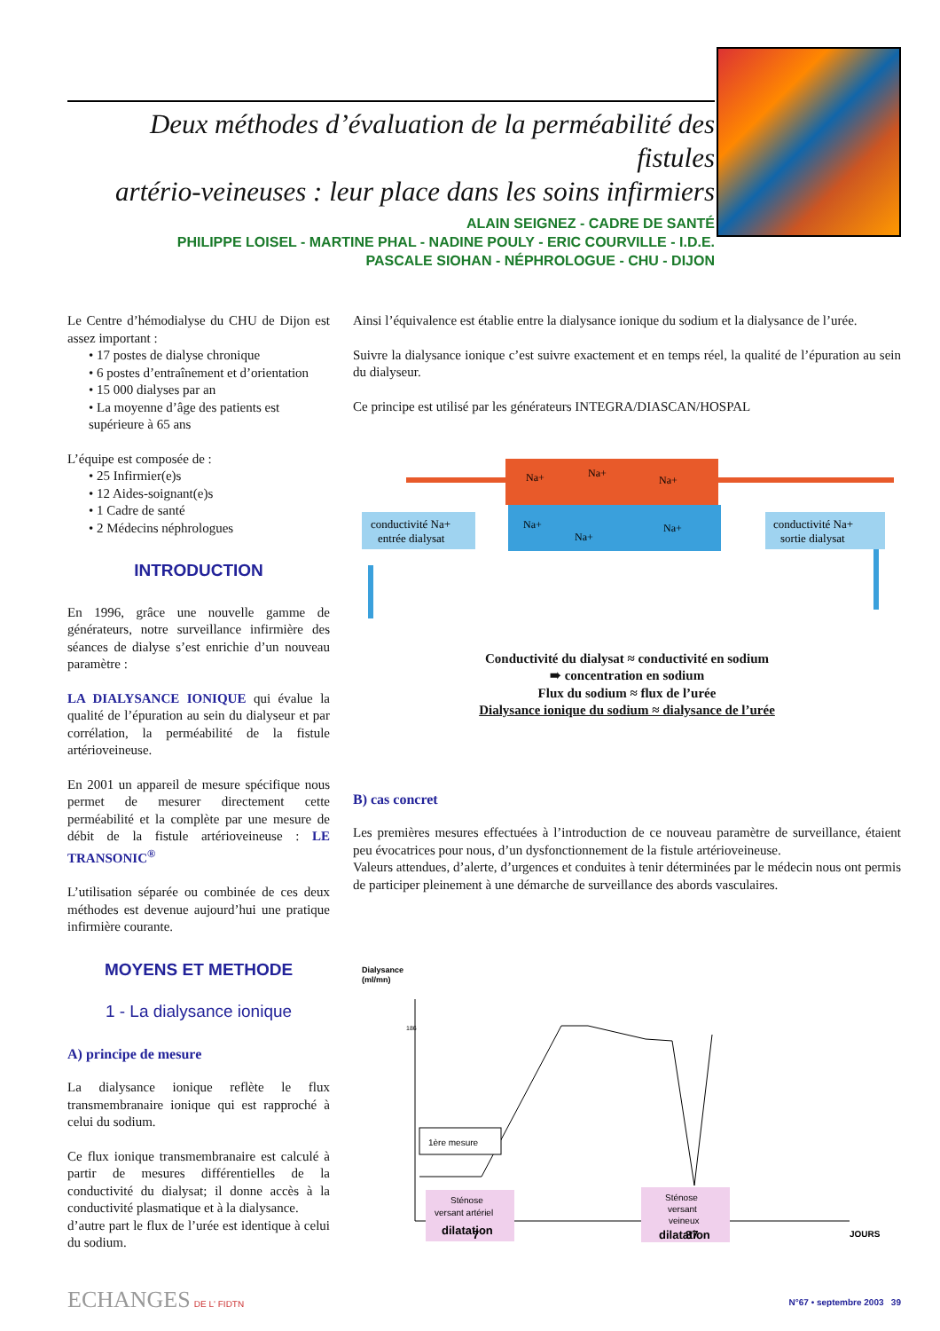Deux méthodes d’évaluation de la perméabilité des fistules
artério-veineuses : leur place dans les soins infirmiers
ALAIN SEIGNEZ - CADRE DE SANTÉ
PHILIPPE LOISEL - MARTINE PHAL - NADINE POULY - ERIC COURVILLE - I.D.E.
PASCALE SIOHAN - NÉPHROLOGUE - CHU - DIJON
Le Centre d’hémodialyse du CHU de Dijon est assez important :
• 17 postes de dialyse chronique
• 6 postes d’entraînement et d’orientation
• 15 000 dialyses par an
• La moyenne d’âge des patients est supérieure à 65 ans
L’équipe est composée de :
• 25 Infirmier(e)s
• 12 Aides-soignant(e)s
• 1 Cadre de santé
• 2 Médecins néphrologues
INTRODUCTION
En 1996, grâce une nouvelle gamme de générateurs, notre surveillance infirmière des séances de dialyse s’est enrichie d’un nouveau paramètre :
LA DIALYSANCE IONIQUE qui évalue la qualité de l’épuration au sein du dialyseur et par corrélation, la perméabilité de la fistule artérioveineuse.
En 2001 un appareil de mesure spécifique nous permet de mesurer directement cette perméabilité et la complète par une mesure de débit de la fistule artérioveineuse : LE TRANSONIC<sup>®</sup>
L’utilisation séparée ou combinée de ces deux méthodes est devenue aujourd’hui une pratique infirmière courante.
MOYENS ET METHODE
1 - La dialysance ionique
A) principe de mesure
La dialysance ionique reflète le flux transmembranaire ionique qui est rapproché à celui du sodium.
Ce flux ionique transmembranaire est calculé à partir de mesures différentielles de la conductivité du dialysat; il donne accès à la conductivité plasmatique et à la dialysance.
d’autre part le flux de l’urée est identique à celui du sodium.
Ainsi l’équivalence est établie entre la dialysance ionique du sodium et la dialysance de l’urée.
Suivre la dialysance ionique c’est suivre exactement et en temps réel, la qualité de l’épuration au sein du dialyseur.
Ce principe est utilisé par les générateurs INTEGRA/DIASCAN/HOSPAL
conductivité Na+
entrée dialysat
conductivité Na+
sortie dialysat
Na+
Na+
Na+
Na+
Na+
Na+
Conductivité du dialysat ≈ conductivité en sodium
➠ concentration en sodium
Flux du sodium ≈ flux de l’urée
Dialysance ionique du sodium ≈ dialysance de l’urée
B) cas concret
Les premières mesures effectuées à l’introduction de ce nouveau paramètre de surveillance, étaient peu évocatrices pour nous, d’un dysfonctionnement de la fistule artérioveineuse.
Valeurs attendues, d’alerte, d’urgences et conduites à tenir déterminées par le médecin nous ont permis de participer pleinement à une démarche de surveillance des abords vasculaires.
Dialysance
(ml/mn)
186
1ère mesure
Sténose
versant artériel
dilatation
Sténose
versant
veineux
dilatation
7
37
JOURS
ECHANGES DE L' FIDTN N°67 • septembre 2003 39